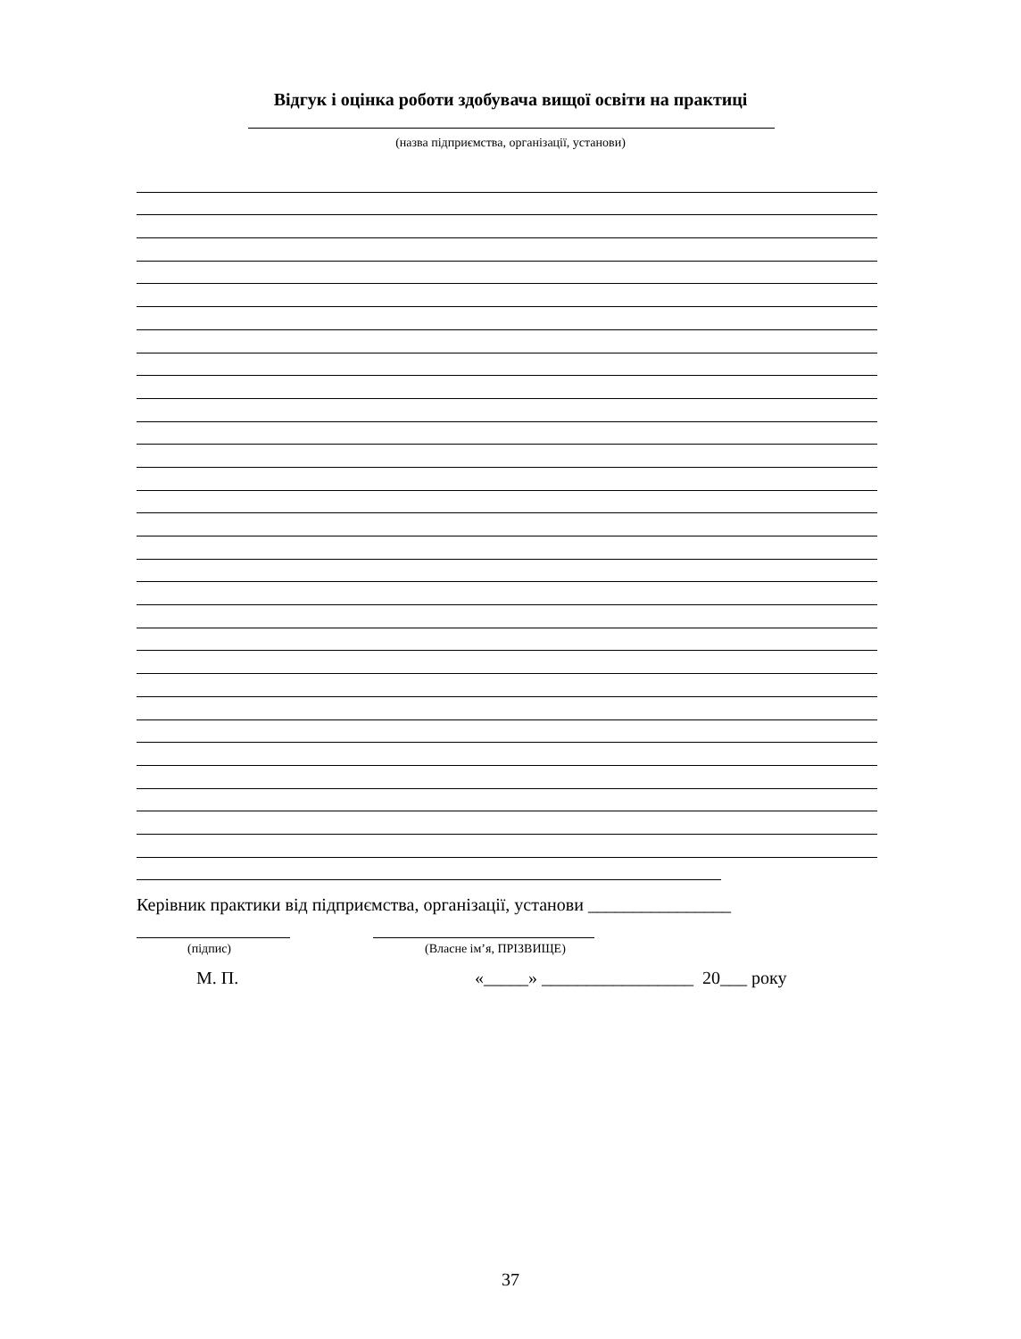Відгук і оцінка роботи здобувача вищої освіти на практиці
(назва підприємства, організації, установи)
Керівник практики від підприємства, організації, установи ________________
(підпис) (Власне ім’я, ПРІЗВИЩЕ)
М. П.
«_____» _________________ 20___ року
37